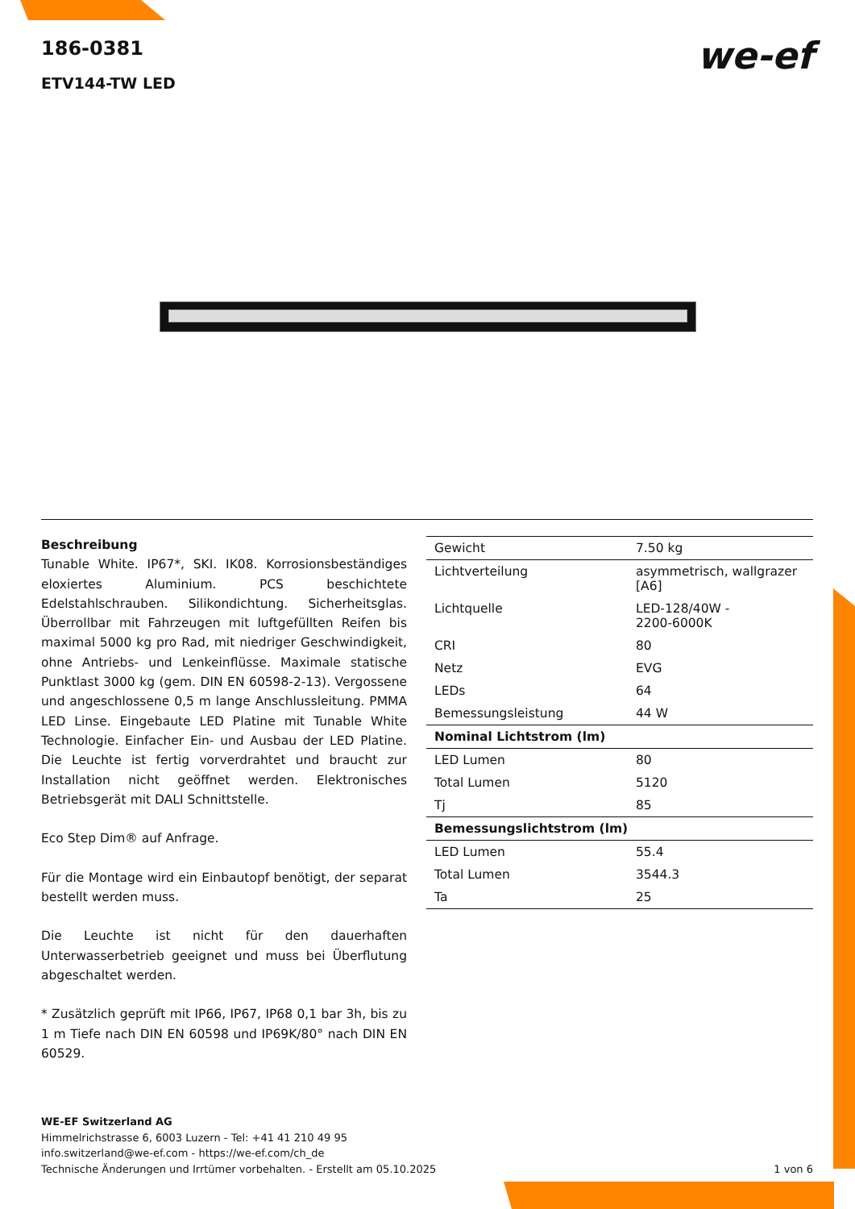186-0381
ETV144-TW LED
we-ef
Beschreibung
Tunable White. IP67*, SKI. IK08. Korrosionsbeständiges eloxiertes Aluminium. PCS beschichtete Edelstahlschrauben. Silikondichtung. Sicherheitsglas. Überrollbar mit Fahrzeugen mit luftgefüllten Reifen bis maximal 5000 kg pro Rad, mit niedriger Geschwindigkeit, ohne Antriebs- und Lenkeinflüsse. Maximale statische Punktlast 3000 kg (gem. DIN EN 60598-2-13). Vergossene und angeschlossene 0,5 m lange Anschlussleitung. PMMA LED Linse. Eingebaute LED Platine mit Tunable White Technologie. Einfacher Ein- und Ausbau der LED Platine. Die Leuchte ist fertig vorverdrahtet und braucht zur Installation nicht geöffnet werden. Elektronisches Betriebsgerät mit DALI Schnittstelle.
Eco Step Dim® auf Anfrage.
Für die Montage wird ein Einbautopf benötigt, der separat bestellt werden muss.
Die Leuchte ist nicht für den dauerhaften Unterwasserbetrieb geeignet und muss bei Überflutung abgeschaltet werden.
* Zusätzlich geprüft mit IP66, IP67, IP68 0,1 bar 3h, bis zu 1 m Tiefe nach DIN EN 60598 und IP69K/80° nach DIN EN 60529.
| Gewicht | 7.50 kg |
| Lichtverteilung | asymmetrisch, wallgrazer [A6] |
| Lichtquelle | LED-128/40W - 2200-6000K |
| CRI | 80 |
| Netz | EVG |
| LEDs | 64 |
| Bemessungsleistung | 44 W |
| Nominal Lichtstrom (lm) | |
| LED Lumen | 80 |
| Total Lumen | 5120 |
| Tj | 85 |
| Bemessungslichtstrom (lm) | |
| LED Lumen | 55.4 |
| Total Lumen | 3544.3 |
| Ta | 25 |
WE-EF Switzerland AG
Himmelrichstrasse 6, 6003 Luzern - Tel: +41 41 210 49 95
info.switzerland@we-ef.com - https://we-ef.com/ch_de
Technische Änderungen und Irrtümer vorbehalten. - Erstellt am 05.10.2025 1 von 6